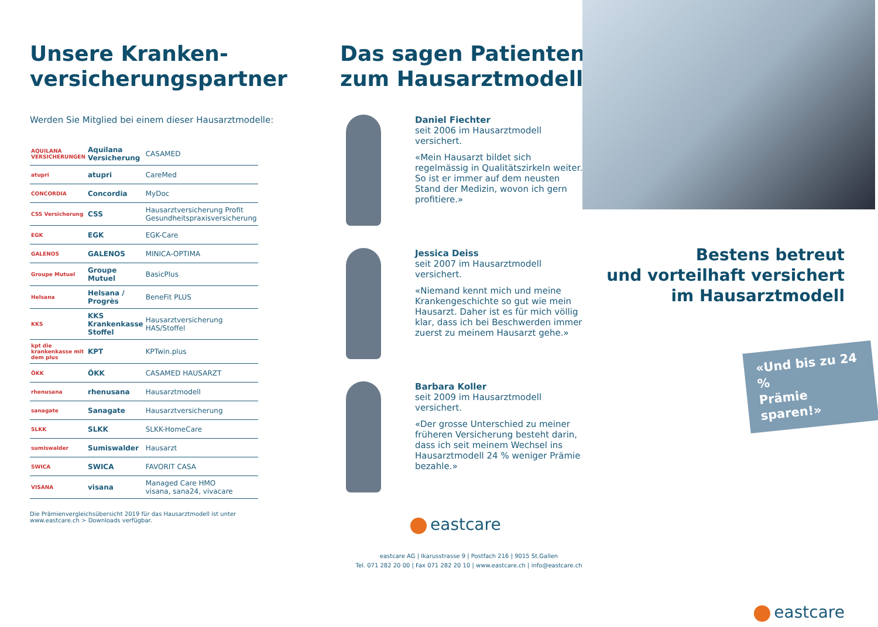Unsere Kranken-
versicherungspartner
Werden Sie Mitglied bei einem dieser Hausarztmodelle:
| AQUILANA VERSICHERUNGEN | Aquilana Versicherung | CASAMED |
| atupri | atupri | CareMed |
| CONCORDIA | Concordia | MyDoc |
| CSS Versicherung | CSS | Hausarztversicherung Profit Gesundheitspraxisversicherung |
| EGK | EGK | EGK-Care |
| GALENOS | GALENOS | MINICA-OPTIMA |
| Groupe Mutuel | Groupe Mutuel | BasicPlus |
| Helsana | Helsana / Progrès | BeneFit PLUS |
| KKS | KKS Krankenkasse Stoffel | Hausarztversicherung HAS/Stoffel |
| kpt die krankenkasse mit dem plus | KPT | KPTwin.plus |
| ÖKK | ÖKK | CASAMED HAUSARZT |
| rhenusana | rhenusana | Hausarztmodell |
| sanagate | Sanagate | Hausarztversicherung |
| SLKK | SLKK | SLKK-HomeCare |
| sumiswalder | Sumiswalder | Hausarzt |
| SWICA | SWICA | FAVORIT CASA |
| VISANA | visana | Managed Care HMO visana, sana24, vivacare |
Die Prämienvergleichsübersicht 2019 für das Hausarztmodell ist unter
www.eastcare.ch > Downloads verfügbar.
Das sagen Patienten
zum Hausarztmodell
Daniel Fiechter
seit 2006 im Hausarztmodell versichert.
«Mein Hausarzt bildet sich regelmässig in Qualitätszirkeln weiter. So ist er immer auf dem neusten Stand der Medizin, wovon ich gern profitiere.»
Jessica Deiss
seit 2007 im Hausarztmodell versichert.
«Niemand kennt mich und meine Krankengeschichte so gut wie mein Hausarzt. Daher ist es für mich völlig klar, dass ich bei Beschwerden immer zuerst zu meinem Hausarzt gehe.»
Barbara Koller
seit 2009 im Hausarztmodell versichert.
«Der grosse Unterschied zu meiner früheren Versicherung besteht darin, dass ich seit meinem Wechsel ins Hausarztmodell 24 % weniger Prämie bezahle.»
eastcare
eastcare AG | Ikarusstrasse 9 | Postfach 216 | 9015 St.Gallen
Tel. 071 282 20 00 | Fax 071 282 20 10 | www.eastcare.ch | info@eastcare.ch
Bestens betreut
und vorteilhaft versichert
im Hausarztmodell
«Und bis zu 24 %
Prämie sparen!»
eastcare